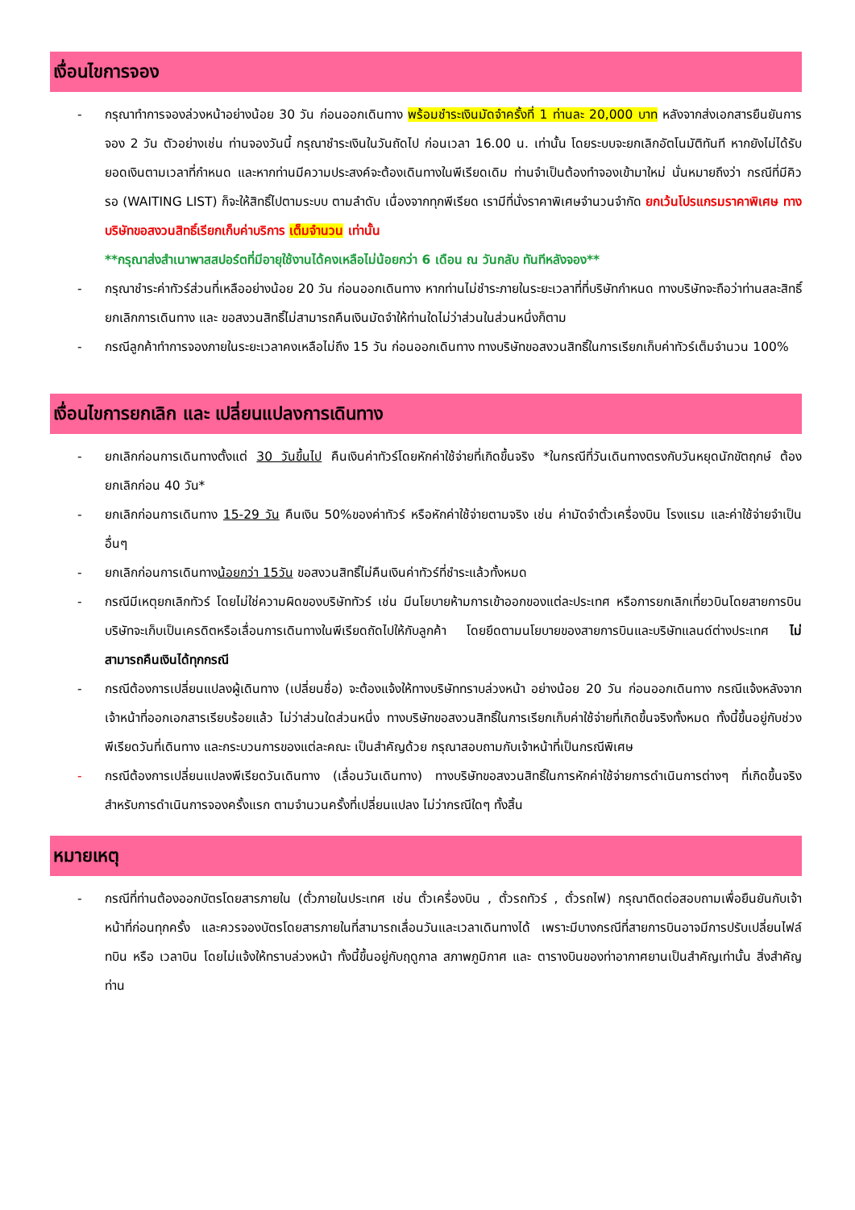เงื่อนไขการจอง
- กรุณาทำการจองล่วงหน้าอย่างน้อย 30 วัน ก่อนออกเดินทาง พร้อมชำระเงินมัดจำครั้งที่ 1 ท่านละ 20,000 บาท หลังจากส่งเอกสารยืนยันการจอง 2 วัน ตัวอย่างเช่น ท่านจองวันนี้ กรุณาชำระเงินในวันถัดไป ก่อนเวลา 16.00 น. เท่านั้น โดยระบบจะยกเลิกอัตโนมัติทันที หากยังไม่ได้รับยอดเงินตามเวลาที่กำหนด และหากท่านมีความประสงค์จะต้องเดินทางในพีเรียดเดิม ท่านจำเป็นต้องทำจองเข้ามาใหม่ นั่นหมายถึงว่า กรณีที่มีคิวรอ (WAITING LIST) ก็จะให้สิทธิ์ไปตามระบบ ตามลำดับ เนื่องจากทุกพีเรียด เรามีที่นั่งราคาพิเศษจำนวนจำกัด ยกเว้นโปรแกรมราคาพิเศษ ทางบริษัทขอสงวนสิทธิ์เรียกเก็บค่าบริการ เต็มจำนวน เท่านั้น
**กรุณาส่งสำเนาพาสสปอร์ตที่มีอายุใช้งานได้คงเหลือไม่น้อยกว่า 6 เดือน ณ วันกลับ ทันทีหลังจอง**
- กรุณาชำระค่าทัวร์ส่วนที่เหลืออย่างน้อย 20 วัน ก่อนออกเดินทาง หากท่านไม่ชำระภายในระยะเวลาที่ที่บริษัทกำหนด ทางบริษัทจะถือว่าท่านสละสิทธิ์ยกเลิกการเดินทาง และ ขอสงวนสิทธิ์ไม่สามารถคืนเงินมัดจำให้ท่านใดไม่ว่าส่วนในส่วนหนึ่งก็ตาม
- กรณีลูกค้าทำการจองภายในระยะเวลาคงเหลือไม่ถึง 15 วัน ก่อนออกเดินทาง ทางบริษัทขอสงวนสิทธิ์ในการเรียกเก็บค่าทัวร์เต็มจำนวน 100%
เงื่อนไขการยกเลิก และ เปลี่ยนแปลงการเดินทาง
- ยกเลิกก่อนการเดินทางตั้งแต่ 30 วันขึ้นไป คืนเงินค่าทัวร์โดยหักค่าใช้จ่ายที่เกิดขึ้นจริง *ในกรณีที่วันเดินทางตรงกับวันหยุดนักขัตฤกษ์ ต้องยกเลิกก่อน 40 วัน*
- ยกเลิกก่อนการเดินทาง 15-29 วัน คืนเงิน 50%ของค่าทัวร์ หรือหักค่าใช้จ่ายตามจริง เช่น ค่ามัดจำตั๋วเครื่องบิน โรงแรม และค่าใช้จ่ายจำเป็นอื่นๆ
- ยกเลิกก่อนการเดินทางน้อยกว่า 15วัน ขอสงวนสิทธิ์ไม่คืนเงินค่าทัวร์ที่ชำระแล้วทั้งหมด
- กรณีมีเหตุยกเลิกทัวร์ โดยไม่ใช่ความผิดของบริษัททัวร์ เช่น มีนโยบายห้ามการเข้าออกของแต่ละประเทศ หรือการยกเลิกเที่ยวบินโดยสายการบิน บริษัทจะเก็บเป็นเครดิตหรือเลื่อนการเดินทางในพีเรียดถัดไปให้กับลูกค้า โดยยึดตามนโยบายของสายการบินและบริษัทแลนด์ต่างประเทศ ไม่สามารถคืนเงินได้ทุกกรณี
- กรณีต้องการเปลี่ยนแปลงผู้เดินทาง (เปลี่ยนชื่อ) จะต้องแจ้งให้ทางบริษัททราบล่วงหน้า อย่างน้อย 20 วัน ก่อนออกเดินทาง กรณีแจ้งหลังจากเจ้าหน้าที่ออกเอกสารเรียบร้อยแล้ว ไม่ว่าส่วนใดส่วนหนึ่ง ทางบริษัทขอสงวนสิทธิ์ในการเรียกเก็บค่าใช้จ่ายที่เกิดขึ้นจริงทั้งหมด ทั้งนี้ขึ้นอยู่กับช่วงพีเรียดวันที่เดินทาง และกระบวนการของแต่ละคณะ เป็นสำคัญด้วย กรุณาสอบถามกับเจ้าหน้าที่เป็นกรณีพิเศษ
- กรณีต้องการเปลี่ยนแปลงพีเรียดวันเดินทาง (เลื่อนวันเดินทาง) ทางบริษัทขอสงวนสิทธิ์ในการหักค่าใช้จ่ายการดำเนินการต่างๆ ที่เกิดขึ้นจริงสำหรับการดำเนินการจองครั้งแรก ตามจำนวนครั้งที่เปลี่ยนแปลง ไม่ว่ากรณีใดๆ ทั้งสิ้น
หมายเหตุ
- กรณีที่ท่านต้องออกบัตรโดยสารภายใน (ตั๋วภายในประเทศ เช่น ตั๋วเครื่องบิน , ตั๋วรถทัวร์ , ตั๋วรถไฟ) กรุณาติดต่อสอบถามเพื่อยืนยันกับเจ้าหน้าที่ก่อนทุกครั้ง และควรจองบัตรโดยสารภายในที่สามารถเลื่อนวันและเวลาเดินทางได้ เพราะมีบางกรณีที่สายการบินอาจมีการปรับเปลี่ยนไฟล์ทบิน หรือ เวลาบิน โดยไม่แจ้งให้ทราบล่วงหน้า ทั้งนี้ขึ้นอยู่กับฤดูกาล สภาพภูมิกาศ และ ตารางบินของท่าอากาศยานเป็นสำคัญเท่านั้น สิ่งสำคัญ ท่าน